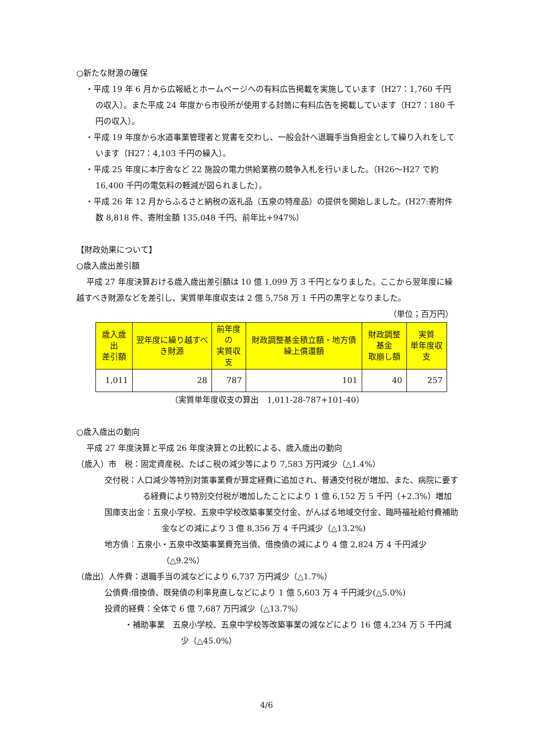○新たな財源の確保
・平成 19 年 6 月から広報紙とホームページへの有料広告掲載を実施しています（H27：1,760 千円の収入）。また平成 24 年度から市役所が使用する封筒に有料広告を掲載しています（H27：180 千円の収入）。
・平成 19 年度から水道事業管理者と覚書を交わし、一般会計へ退職手当負担金として繰り入れをしています（H27：4,103 千円の繰入）。
・平成 25 年度に本庁舎など 22 施設の電力供給業務の競争入札を行いました。（H26〜H27 で約 16,400 千円の電気料の軽減が図られました）。
・平成 26 年 12 月からふるさと納税の返礼品（五泉の特産品）の提供を開始しました。(H27:寄附件数 8,818 件、寄附金額 135,048 千円、前年比+947%）
【財政効果について】
○歳入歳出差引額
平成 27 年度決算おける歳入歳出差引額は 10 億 1,099 万 3 千円となりました。ここから翌年度に繰越すべき財源などを差引し、実質単年度収支は 2 億 5,758 万 1 千円の黒字となりました。
（単位；百万円）
| 歳入歳出 差引額 | 翌年度に繰り越すべき財源 | 前年度の 実質収支 | 財政調整基金積立額・地方債繰上償還額 | 財政調整基金 取崩し額 | 実質 単年度収支 |
| --- | --- | --- | --- | --- | --- |
| 1,011 | 28 | 787 | 101 | 40 | 257 |
（実質単年度収支の算出　1,011-28-787+101-40）
○歳入歳出の動向
平成 27 年度決算と平成 26 年度決算との比較による、歳入歳出の動向
（歳入）市　税：固定資産税、たばこ税の減少等により 7,583 万円減少（△1.4%）
交付税：人口減少等特別対策事業費が算定経費に追加され、普通交付税が増加、また、病院に要する経費により特別交付税が増加したことにより 1 億 6,152 万 5 千円（+2.3%）増加
国庫支出金：五泉小学校、五泉中学校改築事業交付金、がんばる地域交付金、臨時福祉給付費補助金などの減により 3 億 8,356 万 4 千円減少（△13.2%)
地方債：五泉小・五泉中改築事業費充当債、借換債の減により 4 億 2,824 万 4 千円減少（△9.2%）
（歳出）人件費：退職手当の減などにより 6,737 万円減少（△1.7%）
公債費:借換債、既発債の利率見直しなどにより 1 億 5,603 万 4 千円減少(△5.0%)
投資的経費：全体で 6 億 7,687 万円減少（△13.7%）
・補助事業　五泉小学校、五泉中学校等改築事業の減などにより 16 億 4,234 万 5 千円減少（△45.0%）
4/6